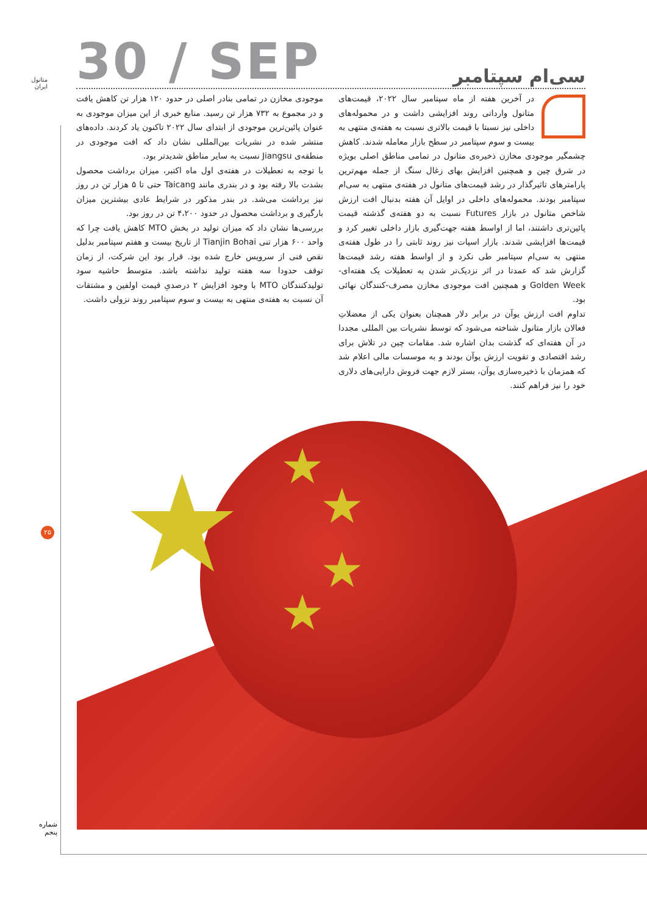متانول
ایران
30 / SEP
سی‌ام سپتامبر
در آخرین هفته از ماه سپتامبر سال ۲۰۲۲، قیمت‌های متانول وارداتی روند افزایشی داشت و در محموله‌های داخلی نیز نسبتا با قیمت بالاتری نسبت به هفته‌ی منتهی به بیست و سوم سپتامبر در سطح بازار معامله شدند. کاهش چشمگیر موجودی مخازن ذخیره‌ی متانول در تمامی مناطق اصلی بویژه در شرق چین و همچنین افزایش بهای زغال سنگ از جمله مهم‌ترین پارامترهای تاثیرگذار در رشد قیمت‌های متانول در هفته‌ی منتهی به سی‌ام سپتامبر بودند. محموله‌های داخلی در اوایل آن هفته بدنبال افت ارزش شاخص متانول در بازار Futures نسبت به دو هفته‌ی گذشته قیمت پائین‌تری داشتند، اما از اواسط هفته جهت‌گیری بازار داخلی تغییر کرد و قیمت‌ها افزایشی شدند. بازار اسپات نیز روند ثابتی را در طول هفته‌ی منتهی به سی‌ام سپتامبر طی نکرد و از اواسط هفته رشد قیمت‌ها گزارش شد که عمدتا در اثر نزدیک‌تر شدن به تعطیلات یک هفته‌ای- Golden Week و همچنین افت موجودی مخازن مصرف-کنندگان نهائی بود.
تداوم افت ارزش یوآن در برابر دلار همچنان بعنوان یکی از معضلاتِ فعالان بازار متانول شناخته می‌شود که توسط نشریات بین المللی مجددا در آن هفته‌ای که گذشت بدان اشاره شد. مقامات چین در تلاش برای رشد اقتصادی و تقویت ارزش یوآن بودند و به موسسات مالی اعلام شد که همزمان با ذخیره‌سازی یوآن، بستر لازم جهت فروش دارایی‌های دلاری خود را نیز فراهم کنند.
موجودی مخازن در تمامی بنادر اصلی در حدود ۱۲۰ هزار تن کاهش یافت و در مجموع به ۷۳۲ هزار تن رسید. منابع خبری از این میزان موجودی به عنوان پائین‌ترین موجودی از ابتدای سال ۲۰۲۲ تاکنون یاد کردند. داده‌های منتشر شده در نشریات بین‌المللی نشان داد که افت موجودی در منطقه‌ی Jiangsu نسبت به سایر مناطق شدیدتر بود.
با توجه به تعطیلات در هفته‌ی اول ماه اکتبر، میزان برداشت محصول بشدت بالا رفته بود و در بندری مانند Taicang حتی تا ۵ هزار تن در روز نیز برداشت می‌شد. در بندر مذکور در شرایط عادی بیشترین میزان بارگیری و برداشت محصول در حدود ۴،۲۰۰ تن در روز بود.
بررسی‌ها نشان داد که میزان تولید در بخش MTO کاهش یافت چرا که واحد ۶۰۰ هزار تنی Tianjin Bohai از تاریخ بیست و هفتم سپتامبر بدلیل نقص فنی از سرویس خارج شده بود. قرار بود این شرکت، از زمان توقف حدودا سه هفته تولید نداشته باشد. متوسط حاشیه سود تولیدکنندگان MTO با وجود افزایش ۲ درصدیِ قیمت اولفین و مشتقات آن نسبت به هفته‌ی منتهی به بیست و سوم سپتامبر روند نزولی داشت.
★ ★
★
★
★
۲۵
شماره
پنجم